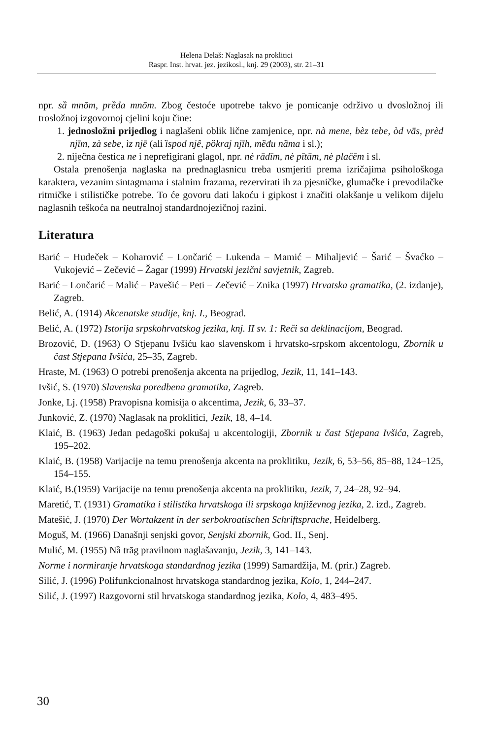Helena Delaš: Naglasak na proklitici
Raspr. Inst. hrvat. jez. jezikosl., knj. 29 (2003), str. 21–31
npr. sȁ mnōm, prȅda mnōm. Zbog čestoće upotrebe takvo je pomicanje održivo u dvosložnoj ili trosložnoj izgovornoj cjelini koju čine:
1. jednosložni prijedlog i naglašeni oblik lične zamjenice, npr. nà mene, bèz tebe, òd vās, prèd njīm, zà sebe, ìz njē (ali ȉspod njê, pȍkraj njīh, mȅđu nȁma i sl.);
2. niječna čestica ne i neprefigirani glagol, npr. nè rādīm, nè pītām, nè plačēm i sl.
Ostala prenošenja naglaska na prednaglasnicu treba usmjeriti prema izričajima psihološkoga karaktera, vezanim sintagmama i stalnim frazama, rezervirati ih za pjesničke, glumačke i prevodilačke ritmičke i stilističke potrebe. To će govoru dati lakoću i gipkost i značiti olakšanje u velikom dijelu naglasnih teškoća na neutralnoj standardnojezičnoj razini.
Literatura
Barić – Hudeček – Koharović – Lončarić – Lukenda – Mamić – Mihaljević – Šarić – Švaćko – Vukojević – Zečević – Žagar (1999) Hrvatski jezični savjetnik, Zagreb.
Barić – Lončarić – Malić – Pavešić – Peti – Zečević – Znika (1997) Hrvatska gramatika, (2. izdanje), Zagreb.
Belić, A. (1914) Akcenatske studije, knj. I., Beograd.
Belić, A. (1972) Istorija srpskohrvatskog jezika, knj. II sv. 1: Reči sa deklinacijom, Beograd.
Brozović, D. (1963) O Stjepanu Ivšiću kao slavenskom i hrvatsko-srpskom akcentologu, Zbornik u čast Stjepana Ivšića, 25–35, Zagreb.
Hraste, M. (1963) O potrebi prenošenja akcenta na prijedlog, Jezik, 11, 141–143.
Ivšić, S. (1970) Slavenska poredbena gramatika, Zagreb.
Jonke, Lj. (1958) Pravopisna komisija o akcentima, Jezik, 6, 33–37.
Junković, Z. (1970) Naglasak na proklitici, Jezik, 18, 4–14.
Klaić, B. (1963) Jedan pedagoški pokušaj u akcentologiji, Zbornik u čast Stjepana Ivšića, Zagreb, 195–202.
Klaić, B. (1958) Varijacije na temu prenošenja akcenta na proklitiku, Jezik, 6, 53–56, 85–88, 124–125, 154–155.
Klaić, B.(1959) Varijacije na temu prenošenja akcenta na proklitiku, Jezik, 7, 24–28, 92–94.
Maretić, T. (1931) Gramatika i stilistika hrvatskoga ili srpskoga književnog jezika, 2. izd., Zagreb.
Matešić, J. (1970) Der Wortakzent in der serbokroatischen Schriftsprache, Heidelberg.
Moguš, M. (1966) Današnji senjski govor, Senjski zbornik, God. II., Senj.
Mulić, M. (1955) Nȁ trāg pravilnom naglašavanju, Jezik, 3, 141–143.
Norme i normiranje hrvatskoga standardnog jezika (1999) Samardžija, M. (prir.) Zagreb.
Silić, J. (1996) Polifunkcionalnost hrvatskoga standardnog jezika, Kolo, 1, 244–247.
Silić, J. (1997) Razgovorni stil hrvatskoga standardnog jezika, Kolo, 4, 483–495.
30